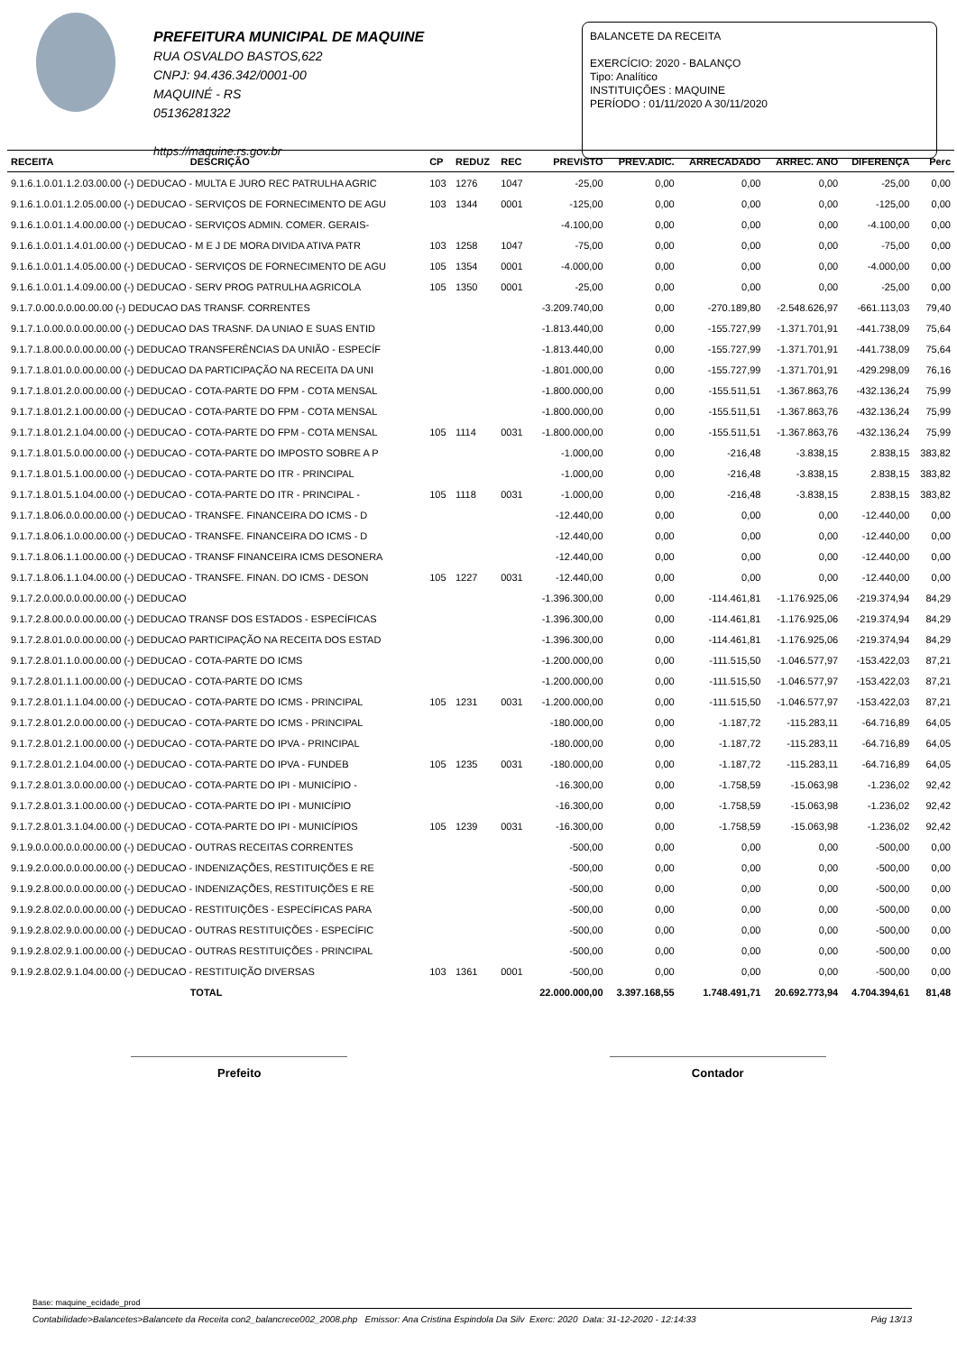PREFEITURA MUNICIPAL DE MAQUINE
RUA OSVALDO BASTOS,622
CNPJ: 94.436.342/0001-00
MAQUINÉ - RS
05136281322
https://maquine.rs.gov.br
BALANCETE DA RECEITA
EXERCÍCIO: 2020 - BALANÇO
Tipo: Analítico
INSTITUIÇÕES : MAQUINE
PERÍODO : 01/11/2020 A 30/11/2020
| RECEITA | DESCRIÇÃO | CP | REDUZ | REC | PREVISTO | PREV.ADIC. | ARRECADADO | ARREC. ANO | DIFERENÇA | Perc |
| --- | --- | --- | --- | --- | --- | --- | --- | --- | --- | --- |
| 9.1.6.1.0.01.1.2.03.00.00 (-) DEDUCAO - MULTA E JURO REC PATRULHA AGRIC | | 103 | 1276 | 1047 | -25,00 | 0,00 | 0,00 | 0,00 | -25,00 | 0,00 |
| 9.1.6.1.0.01.1.2.05.00.00 (-) DEDUCAO - SERVIÇOS DE FORNECIMENTO DE AGU | | 103 | 1344 | 0001 | -125,00 | 0,00 | 0,00 | 0,00 | -125,00 | 0,00 |
| 9.1.6.1.0.01.1.4.00.00.00 (-) DEDUCAO - SERVIÇOS ADMIN. COMER. GERAIS- | | | | | -4.100,00 | 0,00 | 0,00 | 0,00 | -4.100,00 | 0,00 |
| 9.1.6.1.0.01.1.4.01.00.00 (-) DEDUCAO - M E J DE MORA DIVIDA ATIVA PATR | | 103 | 1258 | 1047 | -75,00 | 0,00 | 0,00 | 0,00 | -75,00 | 0,00 |
| 9.1.6.1.0.01.1.4.05.00.00 (-) DEDUCAO - SERVIÇOS DE FORNECIMENTO DE AGU | | 105 | 1354 | 0001 | -4.000,00 | 0,00 | 0,00 | 0,00 | -4.000,00 | 0,00 |
| 9.1.6.1.0.01.1.4.09.00.00 (-) DEDUCAO - SERV PROG PATRULHA AGRICOLA | | 105 | 1350 | 0001 | -25,00 | 0,00 | 0,00 | 0,00 | -25,00 | 0,00 |
| 9.1.7.0.00.0.0.00.00.00 (-) DEDUCAO DAS TRANSF. CORRENTES | | | | | -3.209.740,00 | 0,00 | -270.189,80 | -2.548.626,97 | -661.113,03 | 79,40 |
| 9.1.7.1.0.00.0.0.00.00.00 (-) DEDUCAO DAS TRASNF. DA UNIAO E SUAS ENTID | | | | | -1.813.440,00 | 0,00 | -155.727,99 | -1.371.701,91 | -441.738,09 | 75,64 |
| 9.1.7.1.8.00.0.0.00.00.00 (-) DEDUCAO TRANSFERÊNCIAS DA UNIÃO - ESPECÍF | | | | | -1.813.440,00 | 0,00 | -155.727,99 | -1.371.701,91 | -441.738,09 | 75,64 |
| 9.1.7.1.8.01.0.0.00.00.00 (-) DEDUCAO DA PARTICIPAÇÃO NA RECEITA DA UNI | | | | | -1.801.000,00 | 0,00 | -155.727,99 | -1.371.701,91 | -429.298,09 | 76,16 |
| 9.1.7.1.8.01.2.0.00.00.00 (-) DEDUCAO - COTA-PARTE DO FPM - COTA MENSAL | | | | | -1.800.000,00 | 0,00 | -155.511,51 | -1.367.863,76 | -432.136,24 | 75,99 |
| 9.1.7.1.8.01.2.1.00.00.00 (-) DEDUCAO - COTA-PARTE DO FPM - COTA MENSAL | | | | | -1.800.000,00 | 0,00 | -155.511,51 | -1.367.863,76 | -432.136,24 | 75,99 |
| 9.1.7.1.8.01.2.1.04.00.00 (-) DEDUCAO - COTA-PARTE DO FPM - COTA MENSAL | | 105 | 1114 | 0031 | -1.800.000,00 | 0,00 | -155.511,51 | -1.367.863,76 | -432.136,24 | 75,99 |
| 9.1.7.1.8.01.5.0.00.00.00 (-) DEDUCAO - COTA-PARTE DO IMPOSTO SOBRE A P | | | | | -1.000,00 | 0,00 | -216,48 | -3.838,15 | 2.838,15 | 383,82 |
| 9.1.7.1.8.01.5.1.00.00.00 (-) DEDUCAO - COTA-PARTE DO ITR - PRINCIPAL | | | | | -1.000,00 | 0,00 | -216,48 | -3.838,15 | 2.838,15 | 383,82 |
| 9.1.7.1.8.01.5.1.04.00.00 (-) DEDUCAO - COTA-PARTE DO ITR - PRINCIPAL - | | 105 | 1118 | 0031 | -1.000,00 | 0,00 | -216,48 | -3.838,15 | 2.838,15 | 383,82 |
| 9.1.7.1.8.06.0.0.00.00.00 (-) DEDUCAO - TRANSFE. FINANCEIRA DO ICMS - D | | | | | -12.440,00 | 0,00 | 0,00 | 0,00 | -12.440,00 | 0,00 |
| 9.1.7.1.8.06.1.0.00.00.00 (-) DEDUCAO - TRANSFE. FINANCEIRA DO ICMS - D | | | | | -12.440,00 | 0,00 | 0,00 | 0,00 | -12.440,00 | 0,00 |
| 9.1.7.1.8.06.1.1.00.00.00 (-) DEDUCAO - TRANSF FINANCEIRA ICMS DESONERA | | | | | -12.440,00 | 0,00 | 0,00 | 0,00 | -12.440,00 | 0,00 |
| 9.1.7.1.8.06.1.1.04.00.00 (-) DEDUCAO - TRANSFE. FINAN. DO ICMS - DESON | | 105 | 1227 | 0031 | -12.440,00 | 0,00 | 0,00 | 0,00 | -12.440,00 | 0,00 |
| 9.1.7.2.0.00.0.0.00.00.00 (-) DEDUCAO | | | | | -1.396.300,00 | 0,00 | -114.461,81 | -1.176.925,06 | -219.374,94 | 84,29 |
| 9.1.7.2.8.00.0.0.00.00.00 (-) DEDUCAO TRANSF DOS ESTADOS - ESPECÍFICAS | | | | | -1.396.300,00 | 0,00 | -114.461,81 | -1.176.925,06 | -219.374,94 | 84,29 |
| 9.1.7.2.8.01.0.0.00.00.00 (-) DEDUCAO PARTICIPAÇÃO NA RECEITA DOS ESTAD | | | | | -1.396.300,00 | 0,00 | -114.461,81 | -1.176.925,06 | -219.374,94 | 84,29 |
| 9.1.7.2.8.01.1.0.00.00.00 (-) DEDUCAO - COTA-PARTE DO ICMS | | | | | -1.200.000,00 | 0,00 | -111.515,50 | -1.046.577,97 | -153.422,03 | 87,21 |
| 9.1.7.2.8.01.1.1.00.00.00 (-) DEDUCAO - COTA-PARTE DO ICMS | | | | | -1.200.000,00 | 0,00 | -111.515,50 | -1.046.577,97 | -153.422,03 | 87,21 |
| 9.1.7.2.8.01.1.1.04.00.00 (-) DEDUCAO - COTA-PARTE DO ICMS - PRINCIPAL | | 105 | 1231 | 0031 | -1.200.000,00 | 0,00 | -111.515,50 | -1.046.577,97 | -153.422,03 | 87,21 |
| 9.1.7.2.8.01.2.0.00.00.00 (-) DEDUCAO - COTA-PARTE DO ICMS - PRINCIPAL | | | | | -180.000,00 | 0,00 | -1.187,72 | -115.283,11 | -64.716,89 | 64,05 |
| 9.1.7.2.8.01.2.1.00.00.00 (-) DEDUCAO - COTA-PARTE DO IPVA - PRINCIPAL | | | | | -180.000,00 | 0,00 | -1.187,72 | -115.283,11 | -64.716,89 | 64,05 |
| 9.1.7.2.8.01.2.1.04.00.00 (-) DEDUCAO - COTA-PARTE DO IPVA - FUNDEB | | 105 | 1235 | 0031 | -180.000,00 | 0,00 | -1.187,72 | -115.283,11 | -64.716,89 | 64,05 |
| 9.1.7.2.8.01.3.0.00.00.00 (-) DEDUCAO - COTA-PARTE DO IPI - MUNICÍPIO - | | | | | -16.300,00 | 0,00 | -1.758,59 | -15.063,98 | -1.236,02 | 92,42 |
| 9.1.7.2.8.01.3.1.00.00.00 (-) DEDUCAO - COTA-PARTE DO IPI - MUNICÍPIO | | | | | -16.300,00 | 0,00 | -1.758,59 | -15.063,98 | -1.236,02 | 92,42 |
| 9.1.7.2.8.01.3.1.04.00.00 (-) DEDUCAO - COTA-PARTE DO IPI - MUNICÍPIOS | | 105 | 1239 | 0031 | -16.300,00 | 0,00 | -1.758,59 | -15.063,98 | -1.236,02 | 92,42 |
| 9.1.9.0.0.00.0.0.00.00.00 (-) DEDUCAO - OUTRAS RECEITAS CORRENTES | | | | | -500,00 | 0,00 | 0,00 | 0,00 | -500,00 | 0,00 |
| 9.1.9.2.0.00.0.0.00.00.00 (-) DEDUCAO - INDENIZAÇÕES, RESTITUIÇÕES E RE | | | | | -500,00 | 0,00 | 0,00 | 0,00 | -500,00 | 0,00 |
| 9.1.9.2.8.00.0.0.00.00.00 (-) DEDUCAO - INDENIZAÇÕES, RESTITUIÇÕES E RE | | | | | -500,00 | 0,00 | 0,00 | 0,00 | -500,00 | 0,00 |
| 9.1.9.2.8.02.0.0.00.00.00 (-) DEDUCAO - RESTITUIÇÕES - ESPECÍFICAS PARA | | | | | -500,00 | 0,00 | 0,00 | 0,00 | -500,00 | 0,00 |
| 9.1.9.2.8.02.9.0.00.00.00 (-) DEDUCAO - OUTRAS RESTITUIÇÕES - ESPECÍFIC | | | | | -500,00 | 0,00 | 0,00 | 0,00 | -500,00 | 0,00 |
| 9.1.9.2.8.02.9.1.00.00.00 (-) DEDUCAO - OUTRAS RESTITUIÇÕES - PRINCIPAL | | | | | -500,00 | 0,00 | 0,00 | 0,00 | -500,00 | 0,00 |
| 9.1.9.2.8.02.9.1.04.00.00 (-) DEDUCAO - RESTITUIÇÃO DIVERSAS | | 103 | 1361 | 0001 | -500,00 | 0,00 | 0,00 | 0,00 | -500,00 | 0,00 |
| | TOTAL | | | | 22.000.000,00 | 3.397.168,55 | 1.748.491,71 | 20.692.773,94 | 4.704.394,61 | 81,48 |
Prefeito Contador
Base: maquine_ecidade_prod
Contabilidade>Balancetes>Balancete da Receita con2_balancrece002_2008.php Emissor: Ana Cristina Espindola Da Silv Exerc: 2020 Data: 31-12-2020 - 12:14:33 Pág 13/13